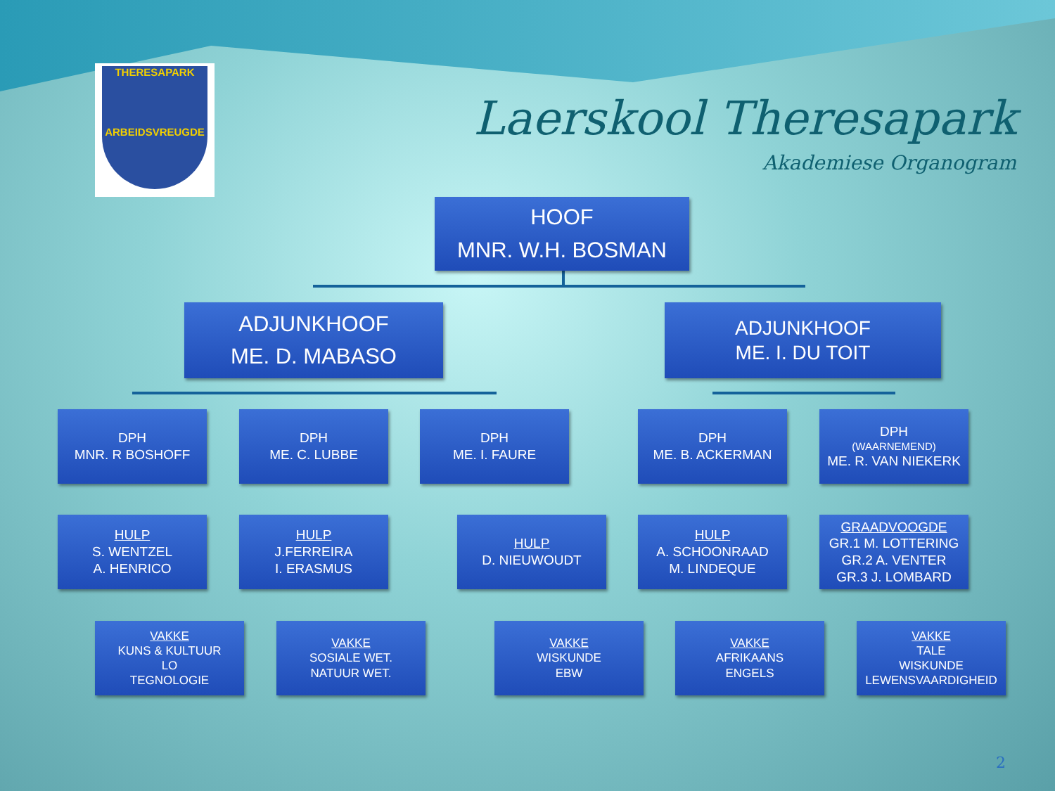THERESAPARK
ARBEIDSVREUGDE
Laerskool Theresapark
Akademiese Organogram
HOOF
MNR. W.H. BOSMAN
ADJUNKHOOF
ME. D. MABASO
ADJUNKHOOF
ME. I. DU TOIT
DPH
MNR. R BOSHOFF
DPH
ME. C. LUBBE
DPH
ME. I. FAURE
DPH
ME. B. ACKERMAN
DPH
(WAARNEMEND)
ME. R. VAN NIEKERK
HULP
S. WENTZEL
A. HENRICO
HULP
J.FERREIRA
I. ERASMUS
HULP
D. NIEUWOUDT
HULP
A. SCHOONRAAD
M. LINDEQUE
GRAADVOOGDE
GR.1 M. LOTTERING
GR.2 A. VENTER
GR.3 J. LOMBARD
VAKKE
KUNS & KULTUUR
LO
TEGNOLOGIE
VAKKE
SOSIALE WET.
NATUUR WET.
VAKKE
WISKUNDE
EBW
VAKKE
AFRIKAANS
ENGELS
VAKKE
TALE
WISKUNDE
LEWENSVAARDIGHEID
2